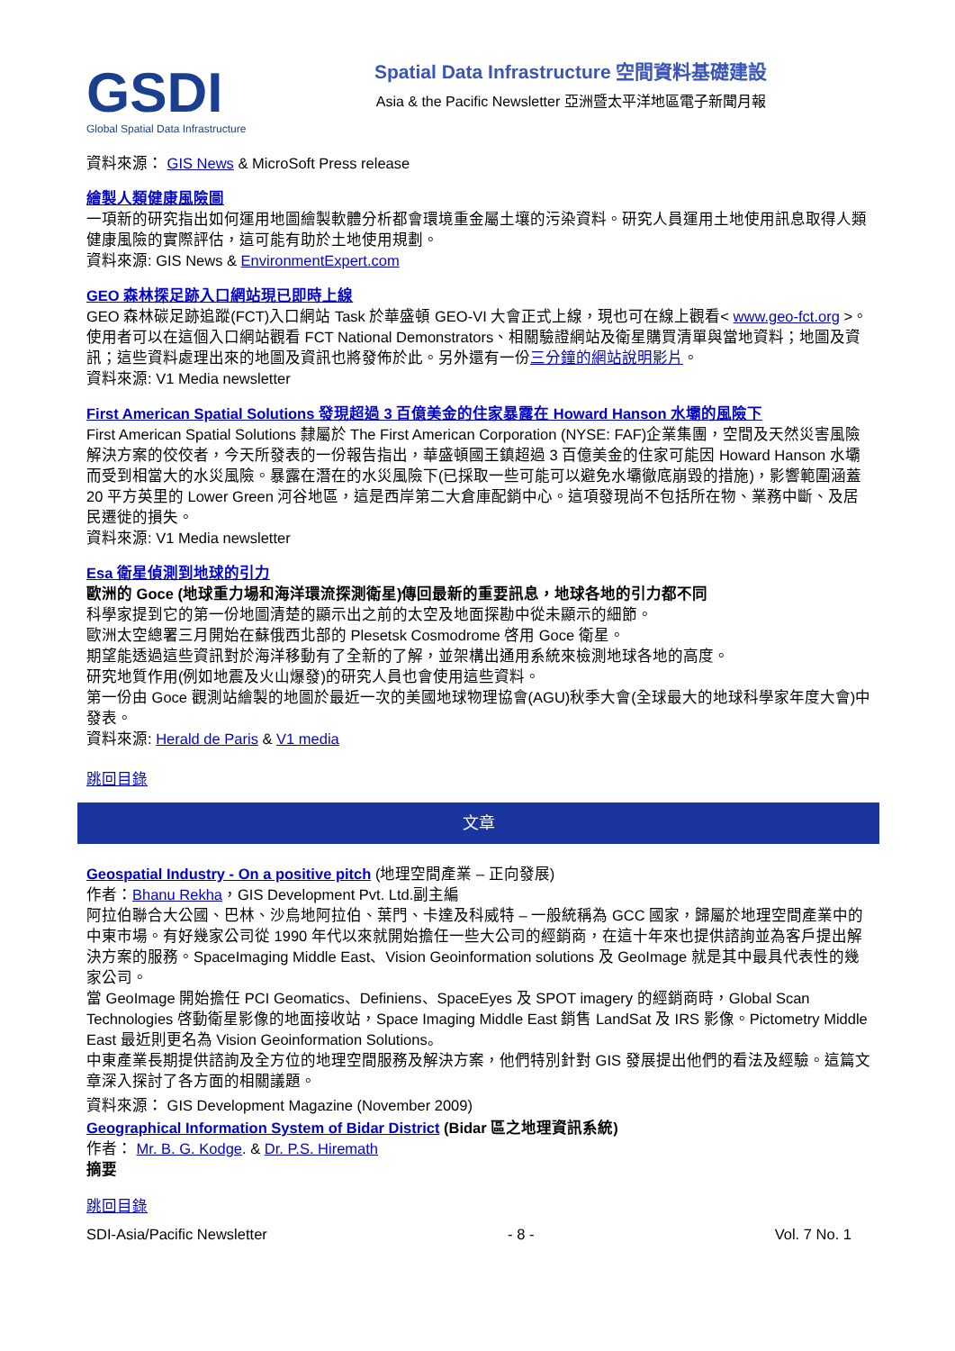GSDI
Global Spatial Data Infrastructure
Spatial Data Infrastructure 空間資料基礎建設
Asia & the Pacific Newsletter 亞洲暨太平洋地區電子新聞月報
資料來源： GIS News & MicroSoft Press release
繪製人類健康風險圖
一項新的研究指出如何運用地圖繪製軟體分析都會環境重金屬土壤的污染資料。研究人員運用土地使用訊息取得人類健康風險的實際評估，這可能有助於土地使用規劃。
資料來源: GIS News & EnvironmentExpert.com
GEO 森林探足跡入口網站現已即時上線
GEO 森林碳足跡追蹤(FCT)入口網站 Task 於華盛頓 GEO-VI 大會正式上線，現也可在線上觀看< www.geo-fct.org >。使用者可以在這個入口網站觀看 FCT National Demonstrators、相關驗證網站及衛星購買清單與當地資料；地圖及資訊；這些資料處理出來的地圖及資訊也將發佈於此。另外還有一份三分鐘的網站說明影片。
資料來源: V1 Media newsletter
First American Spatial Solutions 發現超過 3 百億美金的住家暴露在 Howard Hanson 水壩的風險下
First American Spatial Solutions 隸屬於 The First American Corporation (NYSE: FAF)企業集團，空間及天然災害風險解決方案的佼佼者，今天所發表的一份報告指出，華盛頓國王鎮超過 3 百億美金的住家可能因 Howard Hanson 水壩而受到相當大的水災風險。暴露在潛在的水災風險下(已採取一些可能可以避免水壩徹底崩毀的措施)，影響範圍涵蓋 20 平方英里的 Lower Green 河谷地區，這是西岸第二大倉庫配銷中心。這項發現尚不包括所在物、業務中斷、及居民遷徙的損失。
資料來源: V1 Media newsletter
Esa 衛星偵測到地球的引力
歐洲的 Goce (地球重力場和海洋環流探測衛星)傳回最新的重要訊息，地球各地的引力都不同
科學家提到它的第一份地圖清楚的顯示出之前的太空及地面探勘中從未顯示的細節。
歐洲太空總署三月開始在蘇俄西北部的 Plesetsk Cosmodrome 啓用 Goce 衛星。
期望能透過這些資訊對於海洋移動有了全新的了解，並架構出通用系統來檢測地球各地的高度。
研究地質作用(例如地震及火山爆發)的研究人員也會使用這些資料。
第一份由 Goce 觀測站繪製的地圖於最近一次的美國地球物理協會(AGU)秋季大會(全球最大的地球科學家年度大會)中發表。
資料來源: Herald de Paris & V1 media
跳回目錄
文章
Geospatial Industry - On a positive pitch (地理空間產業 – 正向發展)
作者：Bhanu Rekha，GIS Development Pvt. Ltd.副主編
阿拉伯聯合大公國、巴林、沙烏地阿拉伯、葉門、卡達及科威特 – 一般統稱為 GCC 國家，歸屬於地理空間產業中的中東市場。有好幾家公司從 1990 年代以來就開始擔任一些大公司的經銷商，在這十年來也提供諮詢並為客戶提出解決方案的服務。SpaceImaging Middle East、Vision Geoinformation solutions 及 GeoImage 就是其中最具代表性的幾家公司。
當 GeoImage 開始擔任 PCI Geomatics、Definiens、SpaceEyes 及 SPOT imagery 的經銷商時，Global Scan Technologies 啓動衛星影像的地面接收站，Space Imaging Middle East 銷售 LandSat 及 IRS 影像。Pictometry Middle East 最近則更名為 Vision Geoinformation Solutions。
中東產業長期提供諮詢及全方位的地理空間服務及解決方案，他們特別針對 GIS 發展提出他們的看法及經驗。這篇文章深入探討了各方面的相關議題。
資料來源： GIS Development Magazine (November 2009)
Geographical Information System of Bidar District (Bidar 區之地理資訊系統)
作者： Mr. B. G. Kodge. & Dr. P.S. Hiremath
摘要
跳回目錄
SDI-Asia/Pacific Newsletter - 8 - Vol. 7 No. 1